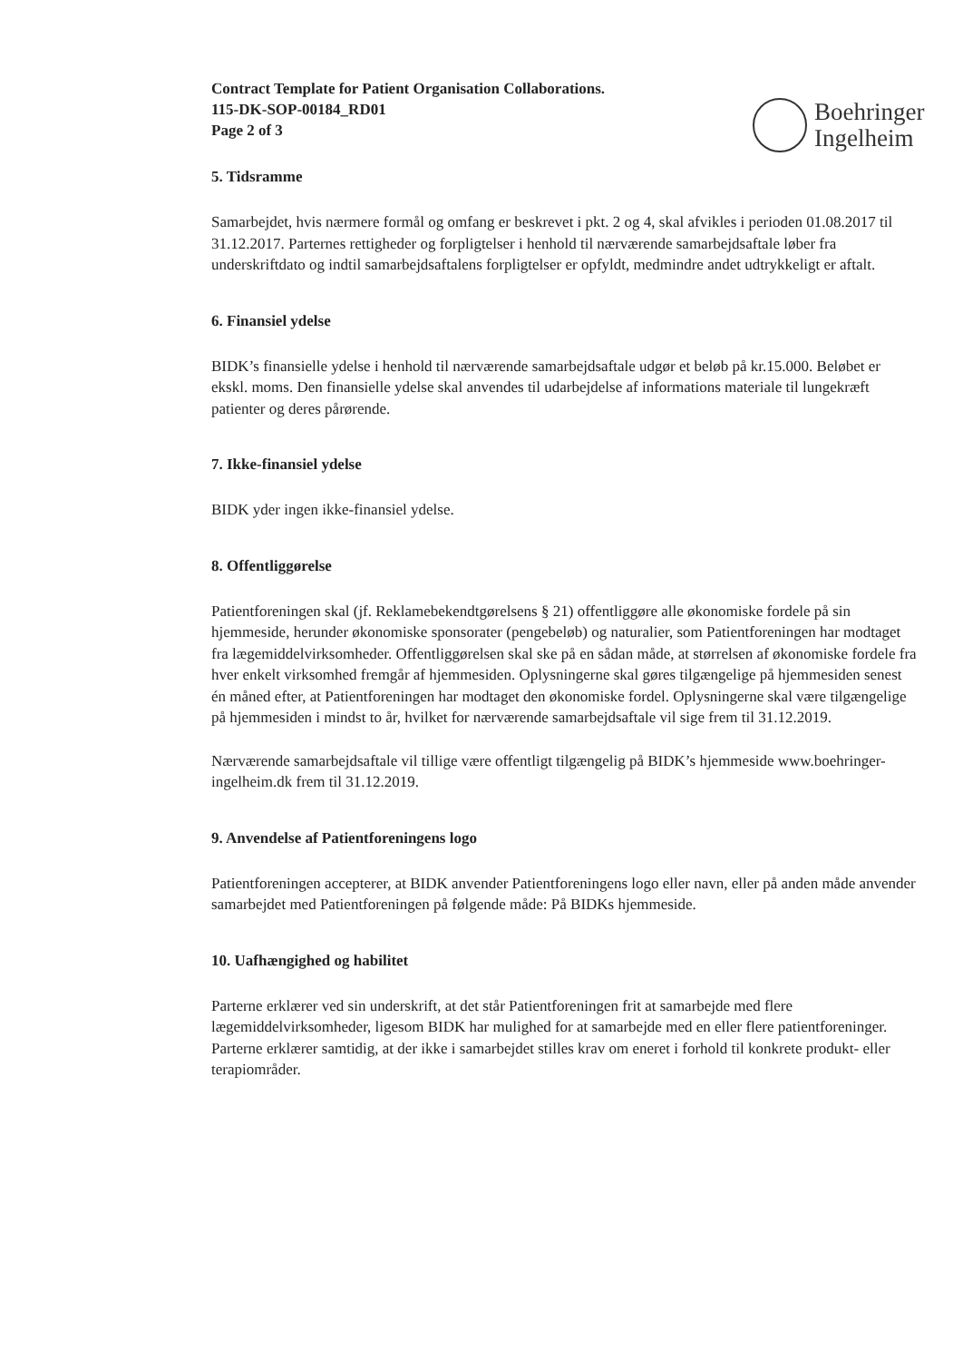Boehringer
Ingelheim
Contract Template for Patient Organisation Collaborations.
115-DK-SOP-00184_RD01
Page 2 of 3
5. Tidsramme
Samarbejdet, hvis nærmere formål og omfang er beskrevet i pkt. 2 og 4, skal afvikles i perioden 01.08.2017 til 31.12.2017. Parternes rettigheder og forpligtelser i henhold til nærværende samarbejdsaftale løber fra underskriftdato og indtil samarbejdsaftalens forpligtelser er opfyldt, medmindre andet udtrykkeligt er aftalt.
6. Finansiel ydelse
BIDK’s finansielle ydelse i henhold til nærværende samarbejdsaftale udgør et beløb på kr.15.000. Beløbet er ekskl. moms. Den finansielle ydelse skal anvendes til udarbejdelse af informations materiale til lungekræft patienter og deres pårørende.
7. Ikke-finansiel ydelse
BIDK yder ingen ikke-finansiel ydelse.
8. Offentliggørelse
Patientforeningen skal (jf. Reklamebekendtgørelsens § 21) offentliggøre alle økonomiske fordele på sin hjemmeside, herunder økonomiske sponsorater (pengebeløb) og naturalier, som Patientforeningen har modtaget fra lægemiddelvirksomheder. Offentliggørelsen skal ske på en sådan måde, at størrelsen af økonomiske fordele fra hver enkelt virksomhed fremgår af hjemmesiden. Oplysningerne skal gøres tilgængelige på hjemmesiden senest én måned efter, at Patientforeningen har modtaget den økonomiske fordel. Oplysningerne skal være tilgængelige på hjemmesiden i mindst to år, hvilket for nærværende samarbejdsaftale vil sige frem til 31.12.2019.
Nærværende samarbejdsaftale vil tillige være offentligt tilgængelig på BIDK’s hjemmeside www.boehringer-ingelheim.dk frem til 31.12.2019.
9. Anvendelse af Patientforeningens logo
Patientforeningen accepterer, at BIDK anvender Patientforeningens logo eller navn, eller på anden måde anvender samarbejdet med Patientforeningen på følgende måde: På BIDKs hjemmeside.
10. Uafhængighed og habilitet
Parterne erklærer ved sin underskrift, at det står Patientforeningen frit at samarbejde med flere lægemiddelvirksomheder, ligesom BIDK har mulighed for at samarbejde med en eller flere patientforeninger. Parterne erklærer samtidig, at der ikke i samarbejdet stilles krav om eneret i forhold til konkrete produkt- eller terapiområder.